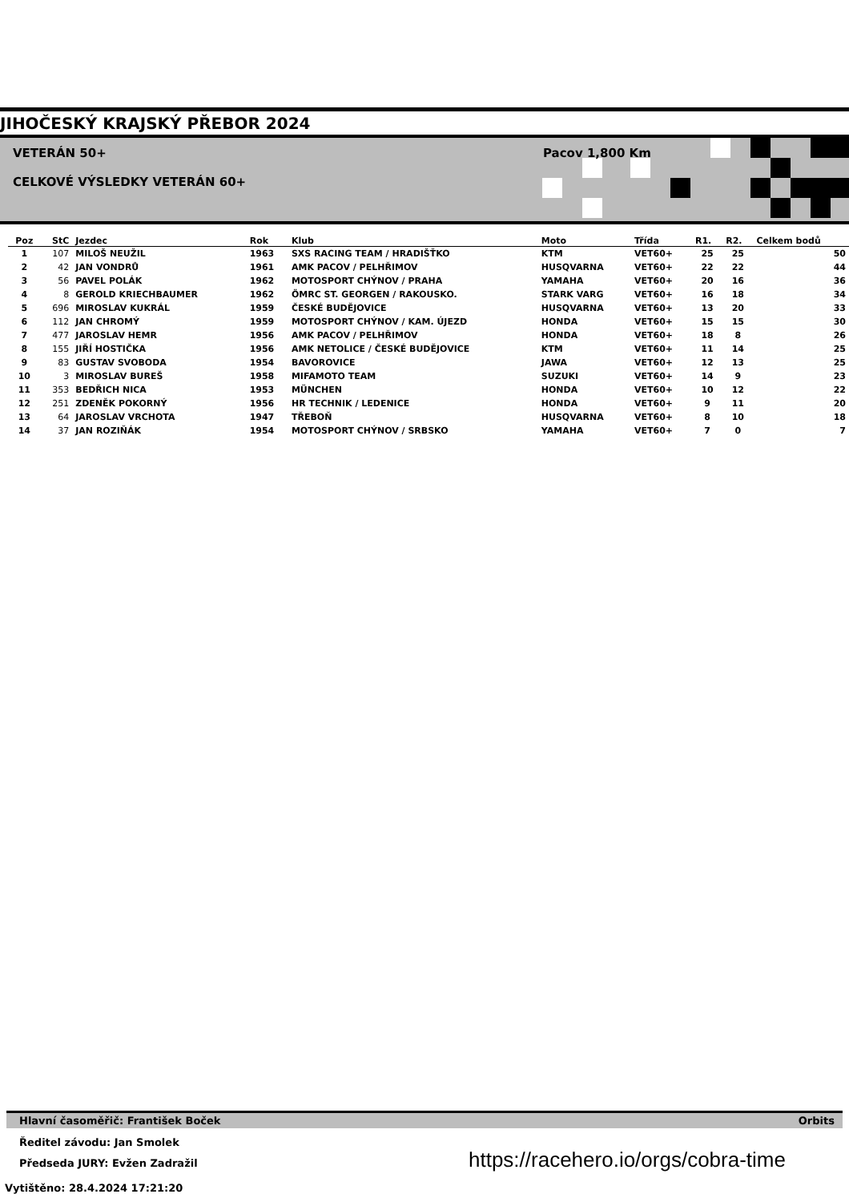JIHOČESKÝ KRAJSKÝ PŘEBOR 2024
VETERÁN 50+
CELKOVÉ VÝSLEDKY VETERÁN 60+
Pacov 1,800 Km
| Poz | StC | Jezdec | Rok | Klub | Moto | Třída | R1. | R2. | Celkem bodů |
| --- | --- | --- | --- | --- | --- | --- | --- | --- | --- |
| 1 | 107 | MILOŠ NEUŽIL | 1963 | SXS RACING TEAM / HRADIŠŤKO | KTM | VET60+ | 25 | 25 | 50 |
| 2 | 42 | JAN VONDRŮ | 1961 | AMK PACOV / PELHŘIMOV | HUSQVARNA | VET60+ | 22 | 22 | 44 |
| 3 | 56 | PAVEL POLÁK | 1962 | MOTOSPORT CHÝNOV / PRAHA | YAMAHA | VET60+ | 20 | 16 | 36 |
| 4 | 8 | GEROLD KRIECHBAUMER | 1962 | ÖMRC ST. GEORGEN / RAKOUSKO. | STARK VARG | VET60+ | 16 | 18 | 34 |
| 5 | 696 | MIROSLAV KUKRÁL | 1959 | ČESKÉ BUDĚJOVICE | HUSQVARNA | VET60+ | 13 | 20 | 33 |
| 6 | 112 | JAN CHROMÝ | 1959 | MOTOSPORT CHÝNOV / KAM. ÚJEZD | HONDA | VET60+ | 15 | 15 | 30 |
| 7 | 477 | JAROSLAV HEMR | 1956 | AMK PACOV / PELHŘIMOV | HONDA | VET60+ | 18 | 8 | 26 |
| 8 | 155 | JIŘÍ HOSTIČKA | 1956 | AMK NETOLICE / ČESKÉ BUDĚJOVICE | KTM | VET60+ | 11 | 14 | 25 |
| 9 | 83 | GUSTAV SVOBODA | 1954 | BAVOROVICE | JAWA | VET60+ | 12 | 13 | 25 |
| 10 | 3 | MIROSLAV BUREŠ | 1958 | MIFAMOTO TEAM | SUZUKI | VET60+ | 14 | 9 | 23 |
| 11 | 353 | BEDŘICH NICA | 1953 | MÜNCHEN | HONDA | VET60+ | 10 | 12 | 22 |
| 12 | 251 | ZDENĚK POKORNÝ | 1956 | HR TECHNIK / LEDENICE | HONDA | VET60+ | 9 | 11 | 20 |
| 13 | 64 | JAROSLAV VRCHOTA | 1947 | TŘEBOŇ | HUSQVARNA | VET60+ | 8 | 10 | 18 |
| 14 | 37 | JAN ROZIŇÁK | 1954 | MOTOSPORT CHÝNOV / SRBSKO | YAMAHA | VET60+ | 7 | 0 | 7 |
Hlavní časoměřič: František Boček Orbits
Ředitel závodu: Jan Smolek
Předseda JURY: Evžen Zadražil
https://racehero.io/orgs/cobra-time
Vytištěno: 28.4.2024 17:21:20